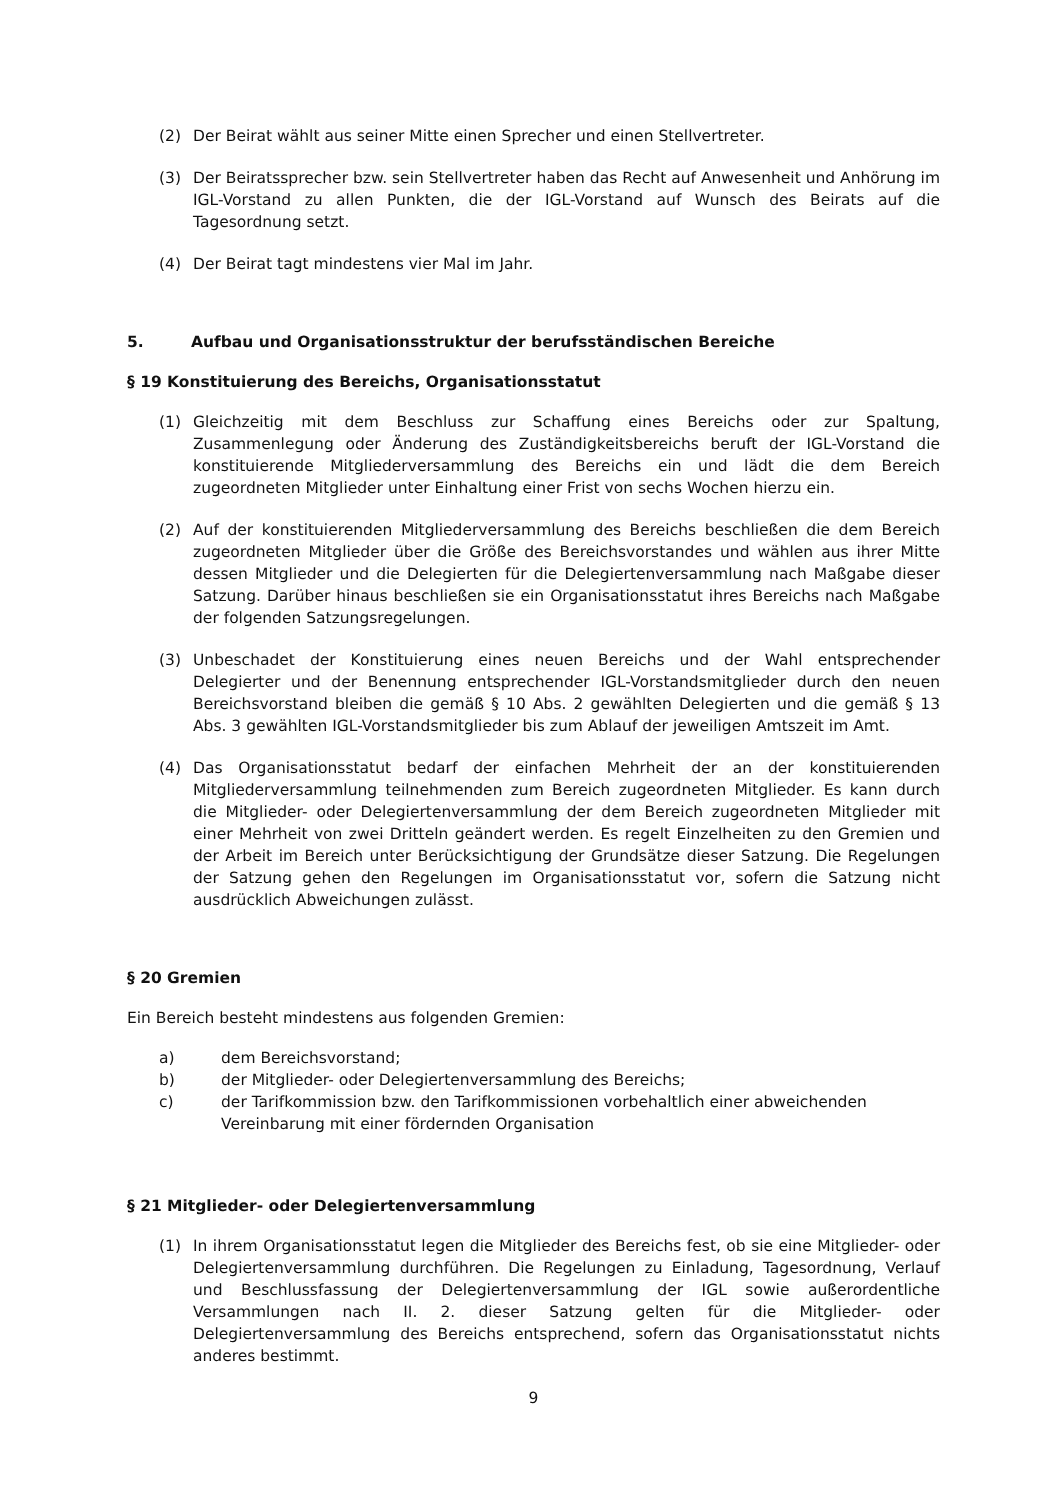(2) Der Beirat wählt aus seiner Mitte einen Sprecher und einen Stellvertreter.
(3) Der Beiratssprecher bzw. sein Stellvertreter haben das Recht auf Anwesenheit und Anhörung im IGL-Vorstand zu allen Punkten, die der IGL-Vorstand auf Wunsch des Beirats auf die Tagesordnung setzt.
(4) Der Beirat tagt mindestens vier Mal im Jahr.
5. Aufbau und Organisationsstruktur der berufsständischen Bereiche
§ 19 Konstituierung des Bereichs, Organisationsstatut
(1) Gleichzeitig mit dem Beschluss zur Schaffung eines Bereichs oder zur Spaltung, Zusammenlegung oder Änderung des Zuständigkeitsbereichs beruft der IGL-Vorstand die konstituierende Mitgliederversammlung des Bereichs ein und lädt die dem Bereich zugeordneten Mitglieder unter Einhaltung einer Frist von sechs Wochen hierzu ein.
(2) Auf der konstituierenden Mitgliederversammlung des Bereichs beschließen die dem Bereich zugeordneten Mitglieder über die Größe des Bereichsvorstandes und wählen aus ihrer Mitte dessen Mitglieder und die Delegierten für die Delegiertenversammlung nach Maßgabe dieser Satzung. Darüber hinaus beschließen sie ein Organisationsstatut ihres Bereichs nach Maßgabe der folgenden Satzungsregelungen.
(3) Unbeschadet der Konstituierung eines neuen Bereichs und der Wahl entsprechender Delegierter und der Benennung entsprechender IGL-Vorstandsmitglieder durch den neuen Bereichsvorstand bleiben die gemäß § 10 Abs. 2 gewählten Delegierten und die gemäß § 13 Abs. 3 gewählten IGL-Vorstandsmitglieder bis zum Ablauf der jeweiligen Amtszeit im Amt.
(4) Das Organisationsstatut bedarf der einfachen Mehrheit der an der konstituierenden Mitgliederversammlung teilnehmenden zum Bereich zugeordneten Mitglieder. Es kann durch die Mitglieder- oder Delegiertenversammlung der dem Bereich zugeordneten Mitglieder mit einer Mehrheit von zwei Dritteln geändert werden. Es regelt Einzelheiten zu den Gremien und der Arbeit im Bereich unter Berücksichtigung der Grundsätze dieser Satzung. Die Regelungen der Satzung gehen den Regelungen im Organisationsstatut vor, sofern die Satzung nicht ausdrücklich Abweichungen zulässt.
§ 20 Gremien
Ein Bereich besteht mindestens aus folgenden Gremien:
a) dem Bereichsvorstand;
b) der Mitglieder- oder Delegiertenversammlung des Bereichs;
c) der Tarifkommission bzw. den Tarifkommissionen vorbehaltlich einer abweichenden Vereinbarung mit einer fördernden Organisation
§ 21 Mitglieder- oder Delegiertenversammlung
(1) In ihrem Organisationsstatut legen die Mitglieder des Bereichs fest, ob sie eine Mitglieder- oder Delegiertenversammlung durchführen. Die Regelungen zu Einladung, Tagesordnung, Verlauf und Beschlussfassung der Delegiertenversammlung der IGL sowie außerordentliche Versammlungen nach II. 2. dieser Satzung gelten für die Mitglieder- oder Delegiertenversammlung des Bereichs entsprechend, sofern das Organisationsstatut nichts anderes bestimmt.
9